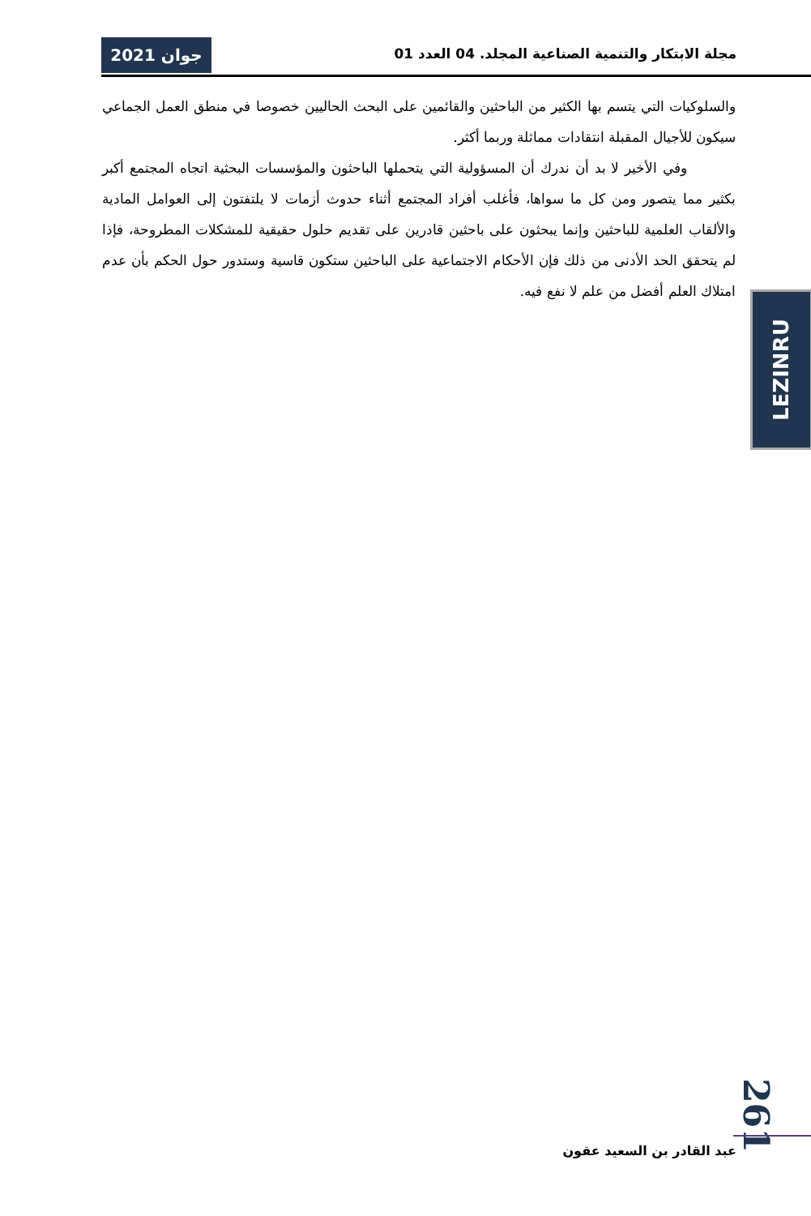جوان 2021
مجلة الابتكار والتنمية الصناعية المجلد. 04 العدد 01
والسلوكيات التي يتسم بها الكثير من الباحثين والقائمين على البحث الحاليين خصوصا في منطق العمل الجماعي سيكون للأجيال المقبلة انتقادات مماثلة وربما أكثر.
وفي الأخير لا بد أن ندرك أن المسؤولية التي يتحملها الباحثون والمؤسسات البحثية اتجاه المجتمع أكبر بكثير مما يتصور ومن كل ما سواها، فأغلب أفراد المجتمع أثناء حدوث أزمات لا يلتفتون إلى العوامل المادية والألقاب العلمية للباحثين وإنما يبحثون على باحثين قادرين على تقديم حلول حقيقية للمشكلات المطروحة، فإذا لم يتحقق الحد الأدنى من ذلك فإن الأحكام الاجتماعية على الباحثين ستكون قاسية وستدور حول الحكم بأن عدم امتلاك العلم أفضل من علم لا نفع فيه.
LEZINRU
261
عبد القادر بن السعيد عقون